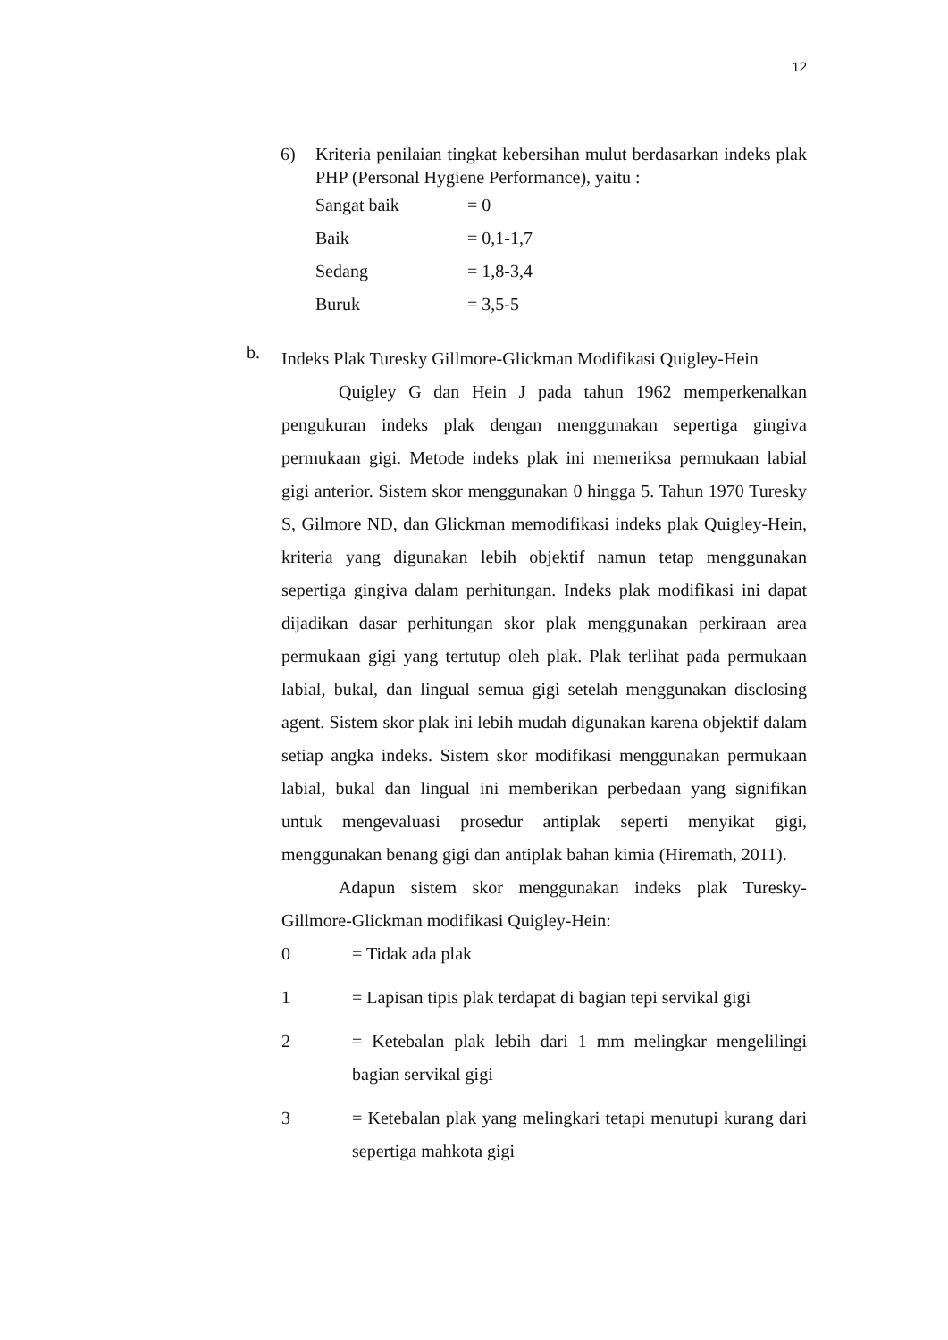12
6) Kriteria penilaian tingkat kebersihan mulut berdasarkan indeks plak PHP (Personal Hygiene Performance), yaitu :
Sangat baik = 0
Baik = 0,1-1,7
Sedang = 1,8-3,4
Buruk = 3,5-5
b.
Indeks Plak Turesky Gillmore-Glickman Modifikasi Quigley-Hein
Quigley G dan Hein J pada tahun 1962 memperkenalkan pengukuran indeks plak dengan menggunakan sepertiga gingiva permukaan gigi. Metode indeks plak ini memeriksa permukaan labial gigi anterior. Sistem skor menggunakan 0 hingga 5. Tahun 1970 Turesky S, Gilmore ND, dan Glickman memodifikasi indeks plak Quigley-Hein, kriteria yang digunakan lebih objektif namun tetap menggunakan sepertiga gingiva dalam perhitungan. Indeks plak modifikasi ini dapat dijadikan dasar perhitungan skor plak menggunakan perkiraan area permukaan gigi yang tertutup oleh plak. Plak terlihat pada permukaan labial, bukal, dan lingual semua gigi setelah menggunakan disclosing agent. Sistem skor plak ini lebih mudah digunakan karena objektif dalam setiap angka indeks. Sistem skor modifikasi menggunakan permukaan labial, bukal dan lingual ini memberikan perbedaan yang signifikan untuk mengevaluasi prosedur antiplak seperti menyikat gigi, menggunakan benang gigi dan antiplak bahan kimia (Hiremath, 2011).
Adapun sistem skor menggunakan indeks plak Turesky-Gillmore-Glickman modifikasi Quigley-Hein:
0 = Tidak ada plak
1 = Lapisan tipis plak terdapat di bagian tepi servikal gigi
2 = Ketebalan plak lebih dari 1 mm melingkar mengelilingi bagian servikal gigi
3 = Ketebalan plak yang melingkari tetapi menutupi kurang dari sepertiga mahkota gigi